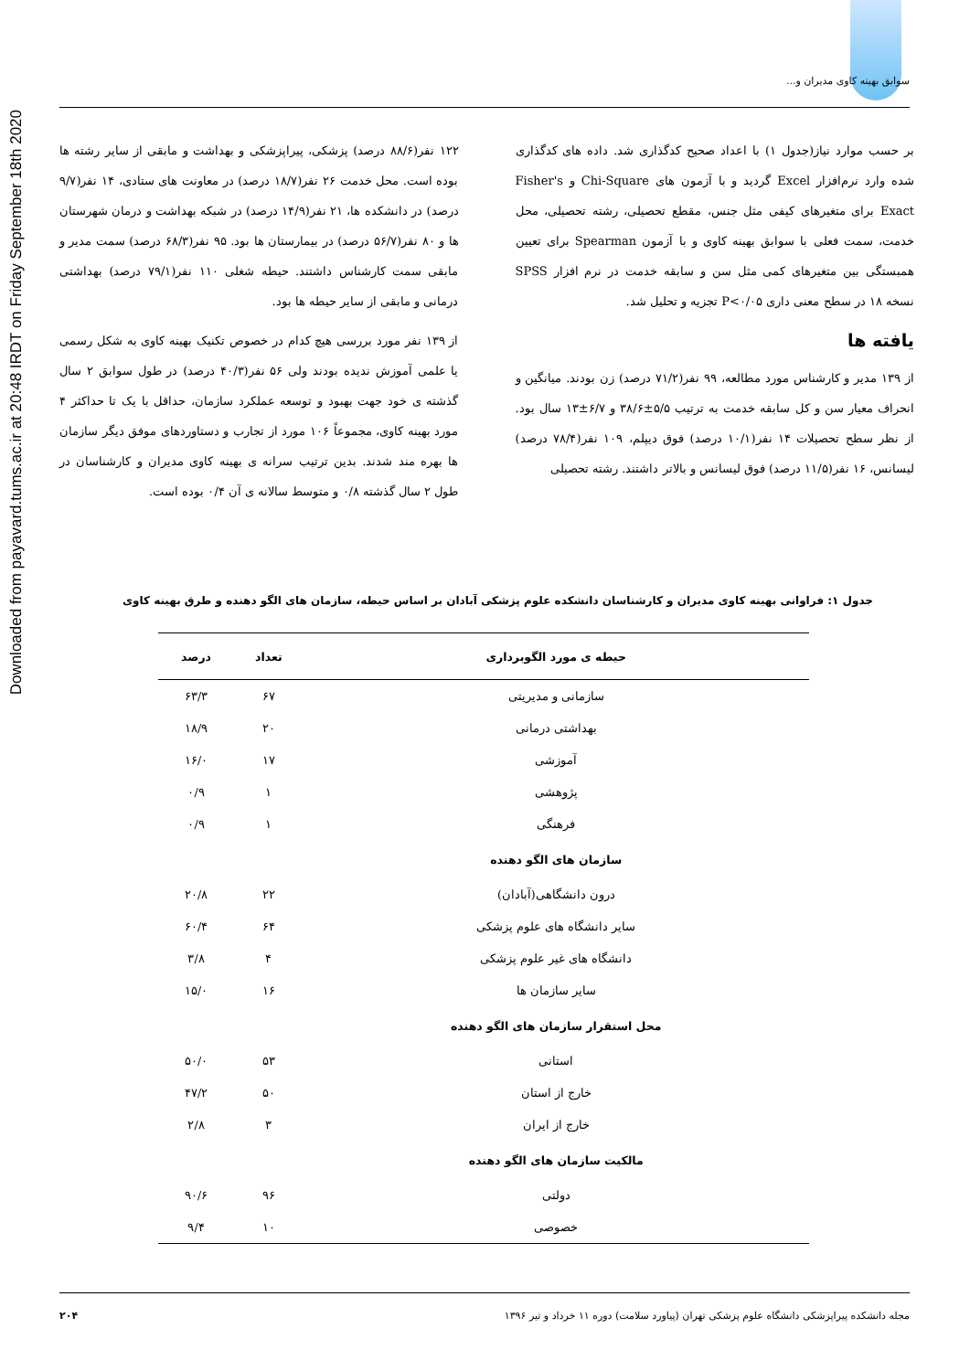Downloaded from payavard.tums.ac.ir at 20:48 IRDT on Friday September 18th 2020
سوابق بهینه کاوی مدیران و...
بر حسب موارد نیاز(جدول ۱) با اعداد صحیح کدگذاری شد. داده های کدگذاری شده وارد نرم‌افزار Excel گردید و با آزمون های Chi-Square و Fisher's Exact برای متغیرهای کیفی مثل جنس، مقطع تحصیلی، رشته تحصیلی، محل خدمت، سمت فعلی با سوابق بهینه کاوی و با آزمون Spearman برای تعیین همبستگی بین متغیرهای کمی مثل سن و سابقه خدمت در نرم افزار SPSS نسخه ۱۸ در سطح معنی داری P<۰/۰۵ تجزیه و تحلیل شد.
یافته ها
از ۱۳۹ مدیر و کارشناس مورد مطالعه، ۹۹ نفر(۷۱/۲ درصد) زن بودند. میانگین و انحراف معیار سن و کل سابقه خدمت به ترتیب ۵/۵±۳۸/۶ و ۶/۷±۱۳ سال بود. از نظر سطح تحصیلات ۱۴ نفر(۱۰/۱ درصد) فوق دیپلم، ۱۰۹ نفر(۷۸/۴ درصد) لیسانس، ۱۶ نفر(۱۱/۵ درصد) فوق لیسانس و بالاتر داشتند. رشته تحصیلی
۱۲۲ نفر(۸۸/۶ درصد) پزشکی، پیراپزشکی و بهداشت و مابقی از سایر رشته ها بوده است. محل خدمت ۲۶ نفر(۱۸/۷ درصد) در معاونت های ستادی، ۱۴ نفر(۹/۷ درصد) در دانشکده ها، ۲۱ نفر(۱۴/۹ درصد) در شبکه بهداشت و درمان شهرستان ها و ۸۰ نفر(۵۶/۷ درصد) در بیمارستان ها بود. ۹۵ نفر(۶۸/۳ درصد) سمت مدیر و مابقی سمت کارشناس داشتند. حیطه شغلی ۱۱۰ نفر(۷۹/۱ درصد) بهداشتی درمانی و مابقی از سایر حیطه ها بود.
از ۱۳۹ نفر مورد بررسی هیچ کدام در خصوص تکنیک بهینه کاوی به شکل رسمی یا علمی آموزش ندیده بودند ولی ۵۶ نفر(۴۰/۳ درصد) در طول سوابق ۲ سال گذشته ی خود جهت بهبود و توسعه عملکرد سازمان، حداقل با یک تا حداکثر ۴ مورد بهینه کاوی، مجموعاً ۱۰۶ مورد از تجارب و دستاوردهای موفق دیگر سازمان ها بهره مند شدند. بدین ترتیب سرانه ی بهینه کاوی مدیران و کارشناسان در طول ۲ سال گذشته ۰/۸ و متوسط سالانه ی آن ۰/۴ بوده است.
جدول ۱: فراوانی بهینه کاوی مدیران و کارشناسان دانشکده علوم پزشکی آبادان بر اساس حیطه، سازمان های الگو دهنده و طرق بهینه کاوی
| حیطه ی مورد الگوبرداری | تعداد | درصد |
| --- | --- | --- |
| سازمانی و مدیریتی | ۶۷ | ۶۳/۳ |
| بهداشتی درمانی | ۲۰ | ۱۸/۹ |
| آموزشی | ۱۷ | ۱۶/۰ |
| پژوهشی | ۱ | ۰/۹ |
| فرهنگی | ۱ | ۰/۹ |
| سازمان های الگو دهنده | | |
| درون دانشگاهی(آبادان) | ۲۲ | ۲۰/۸ |
| سایر دانشگاه های علوم پزشکی | ۶۴ | ۶۰/۴ |
| دانشگاه های غیر علوم پزشکی | ۴ | ۳/۸ |
| سایر سازمان ها | ۱۶ | ۱۵/۰ |
| محل استقرار سازمان های الگو دهنده | | |
| استانی | ۵۳ | ۵۰/۰ |
| خارج از استان | ۵۰ | ۴۷/۲ |
| خارج از ایران | ۳ | ۲/۸ |
| مالکیت سازمان های الگو دهنده | | |
| دولتی | ۹۶ | ۹۰/۶ |
| خصوصی | ۱۰ | ۹/۴ |
مجله دانشکده پیراپزشکی دانشگاه علوم پزشکی تهران (پیاورد سلامت) دوره ۱۱ خرداد و تیر ۱۳۹۶ ۲۰۴